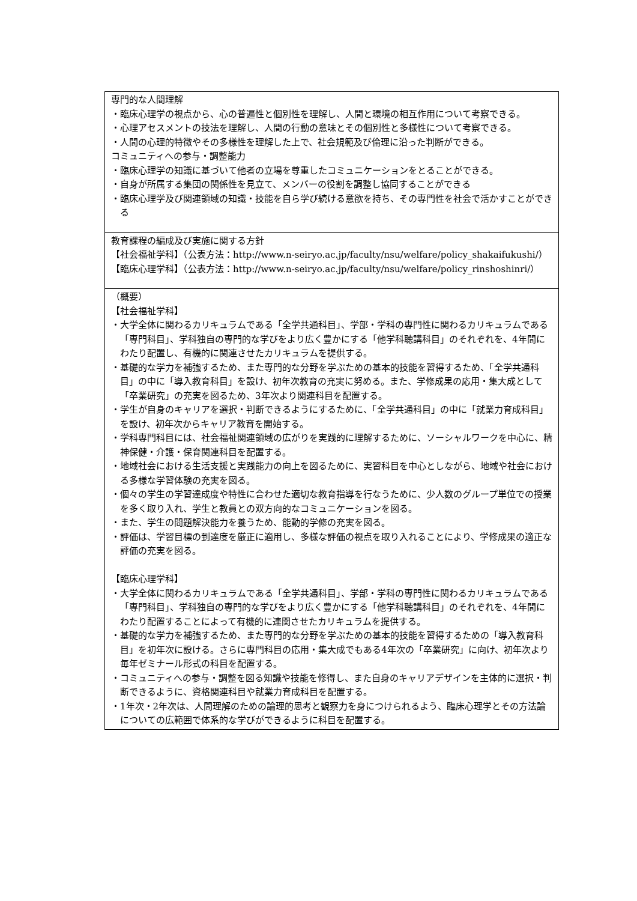| 専門的な人間理解 ・臨床心理学の視点から、心の普遍性と個別性を理解し、人間と環境の相互作用について考察できる。 ・心理アセスメントの技法を理解し、人間の行動の意味とその個別性と多様性について考察できる。 ・人間の心理的特徴やその多様性を理解した上で、社会規範及び倫理に沿った判断ができる。 コミュニティへの参与・調整能力 ・臨床心理学の知識に基づいて他者の立場を尊重したコミュニケーションをとることができる。 ・自身が所属する集団の関係性を見立て、メンバーの役割を調整し協同することができる ・臨床心理学及び関連領域の知識・技能を自ら学び続ける意欲を持ち、その専門性を社会で活かすことができる |
| 教育課程の編成及び実施に関する方針 【社会福祉学科】（公表方法：http://www.n-seiryo.ac.jp/faculty/nsu/welfare/policy_shakaifukushi/） 【臨床心理学科】（公表方法：http://www.n-seiryo.ac.jp/faculty/nsu/welfare/policy_rinshoshinri/） |
| （概要） 【社会福祉学科】 ・大学全体に関わるカリキュラムである「全学共通科目」、学部・学科の専門性に関わるカリキュラムである「専門科目」、学科独自の専門的な学びをより広く豊かにする「他学科聴講科目」のそれぞれを、4年間にわたり配置し、有機的に関連させたカリキュラムを提供する。 ・基礎的な学力を補強するため、また専門的な分野を学ぶための基本的技能を習得するため、「全学共通科目」の中に「導入教育科目」を設け、初年次教育の充実に努める。また、学修成果の応用・集大成として「卒業研究」の充実を図るため、3年次より関連科目を配置する。 ・学生が自身のキャリアを選択・判断できるようにするために、「全学共通科目」の中に「就業力育成科目」を設け、初年次からキャリア教育を開始する。 ・学科専門科目には、社会福祉関連領域の広がりを実践的に理解するために、ソーシャルワークを中心に、精神保健・介護・保育関連科目を配置する。 ・地域社会における生活支援と実践能力の向上を図るために、実習科目を中心としながら、地域や社会における多様な学習体験の充実を図る。 ・個々の学生の学習達成度や特性に合わせた適切な教育指導を行なうために、少人数のグループ単位での授業を多く取り入れ、学生と教員との双方向的なコミュニケーションを図る。 ・また、学生の問題解決能力を養うため、能動的学修の充実を図る。 ・評価は、学習目標の到達度を厳正に適用し、多様な評価の視点を取り入れることにより、学修成果の適正な評価の充実を図る。 【臨床心理学科】 ・大学全体に関わるカリキュラムである「全学共通科目」、学部・学科の専門性に関わるカリキュラムである「専門科目」、学科独自の専門的な学びをより広く豊かにする「他学科聴講科目」のそれぞれを、4年間にわたり配置することによって有機的に連関させたカリキュラムを提供する。 ・基礎的な学力を補強するため、また専門的な分野を学ぶための基本的技能を習得するための「導入教育科目」を初年次に設ける。さらに専門科目の応用・集大成でもある4年次の「卒業研究」に向け、初年次より毎年ゼミナール形式の科目を配置する。 ・コミュニティへの参与・調整を図る知識や技能を修得し、また自身のキャリアデザインを主体的に選択・判断できるように、資格関連科目や就業力育成科目を配置する。 ・1年次・2年次は、人間理解のための論理的思考と観察力を身につけられるよう、臨床心理学とその方法論についての広範囲で体系的な学びができるように科目を配置する。 |